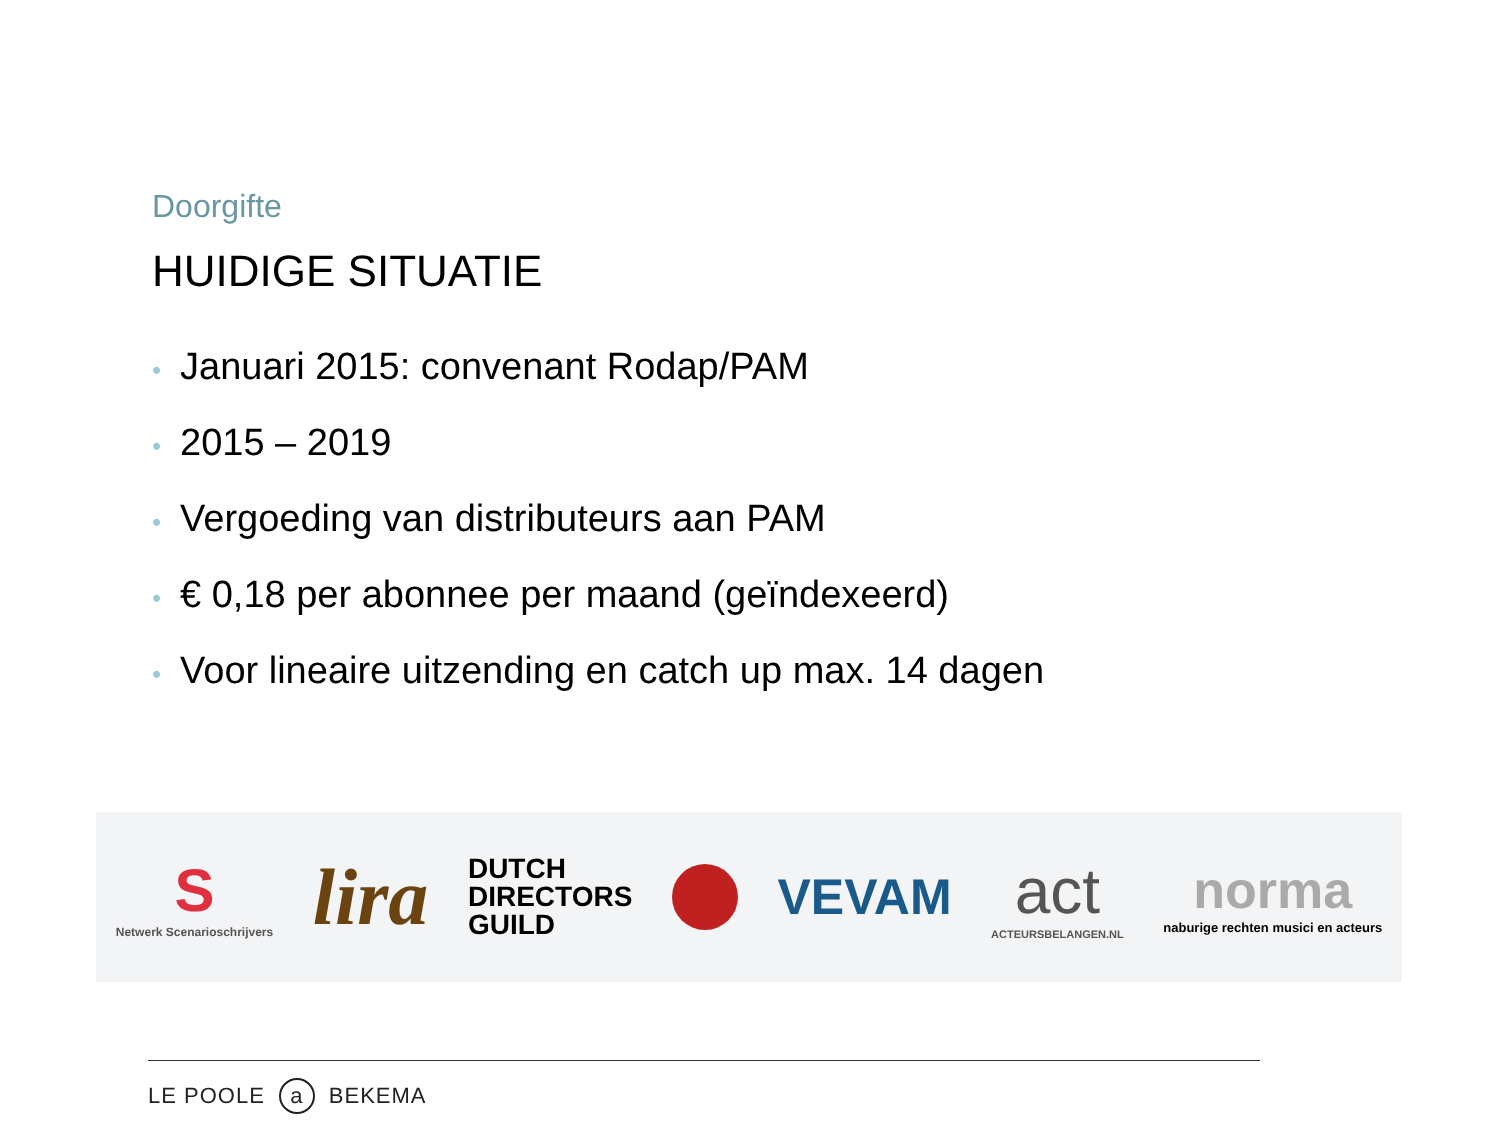Doorgifte
HUIDIGE SITUATIE
• Januari 2015: convenant Rodap/PAM
• 2015 – 2019
• Vergoeding van distributeurs aan PAM
• € 0,18 per abonnee per maand (geïndexeerd)
• Voor lineaire uitzending en catch up max. 14 dagen
S
Netwerk Scenarioschrijvers
lira
DUTCH
DIRECTORS
GUILD
VEVAM
act
ACTEURSBELANGEN.NL
norma
naburige rechten musici en acteurs
LE POOLE a BEKEMA